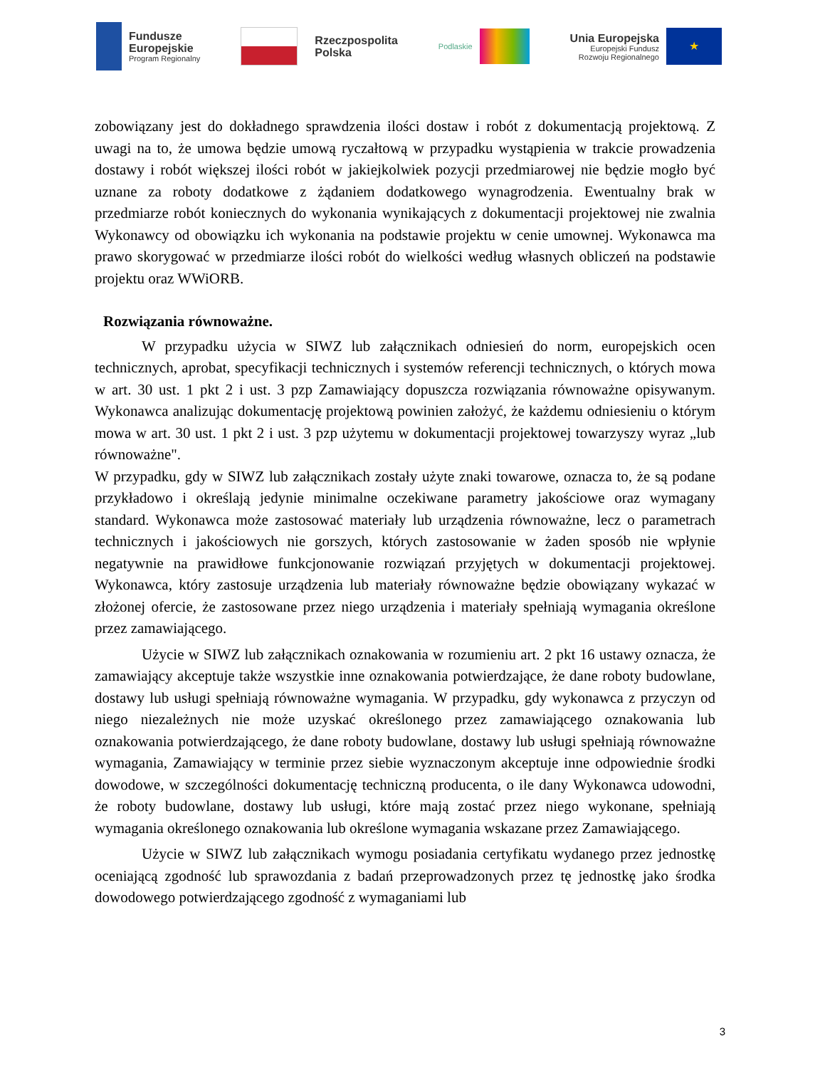Fundusze
Europejskie
Program Regionalny
Rzeczpospolita
Polska
Podlaskie
Unia Europejska
Europejski Fundusz
Rozwoju Regionalnego
★
zobowiązany jest do dokładnego sprawdzenia ilości dostaw i robót z dokumentacją projektową. Z uwagi na to, że umowa będzie umową ryczałtową w przypadku wystąpienia w trakcie prowadzenia dostawy i robót większej ilości robót w jakiejkolwiek pozycji przedmiarowej nie będzie mogło być uznane za roboty dodatkowe z żądaniem dodatkowego wynagrodzenia. Ewentualny brak w przedmiarze robót koniecznych do wykonania wynikających z dokumentacji projektowej nie zwalnia Wykonawcy od obowiązku ich wykonania na podstawie projektu w cenie umownej. Wykonawca ma prawo skorygować w przedmiarze ilości robót do wielkości według własnych obliczeń na podstawie projektu oraz WWiORB.
Rozwiązania równoważne.
W przypadku użycia w SIWZ lub załącznikach odniesień do norm, europejskich ocen technicznych, aprobat, specyfikacji technicznych i systemów referencji technicznych, o których mowa w art. 30 ust. 1 pkt 2 i ust. 3 pzp Zamawiający dopuszcza rozwiązania równoważne opisywanym. Wykonawca analizując dokumentację projektową powinien założyć, że każdemu odniesieniu o którym mowa w art. 30 ust. 1 pkt 2 i ust. 3 pzp użytemu w dokumentacji projektowej towarzyszy wyraz „lub równoważne".
W przypadku, gdy w SIWZ lub załącznikach zostały użyte znaki towarowe, oznacza to, że są podane przykładowo i określają jedynie minimalne oczekiwane parametry jakościowe oraz wymagany standard. Wykonawca może zastosować materiały lub urządzenia równoważne, lecz o parametrach technicznych i jakościowych nie gorszych, których zastosowanie w żaden sposób nie wpłynie negatywnie na prawidłowe funkcjonowanie rozwiązań przyjętych w dokumentacji projektowej. Wykonawca, który zastosuje urządzenia lub materiały równoważne będzie obowiązany wykazać w złożonej ofercie, że zastosowane przez niego urządzenia i materiały spełniają wymagania określone przez zamawiającego.
Użycie w SIWZ lub załącznikach oznakowania w rozumieniu art. 2 pkt 16 ustawy oznacza, że zamawiający akceptuje także wszystkie inne oznakowania potwierdzające, że dane roboty budowlane, dostawy lub usługi spełniają równoważne wymagania. W przypadku, gdy wykonawca z przyczyn od niego niezależnych nie może uzyskać określonego przez zamawiającego oznakowania lub oznakowania potwierdzającego, że dane roboty budowlane, dostawy lub usługi spełniają równoważne wymagania, Zamawiający w terminie przez siebie wyznaczonym akceptuje inne odpowiednie środki dowodowe, w szczególności dokumentację techniczną producenta, o ile dany Wykonawca udowodni, że roboty budowlane, dostawy lub usługi, które mają zostać przez niego wykonane, spełniają wymagania określonego oznakowania lub określone wymagania wskazane przez Zamawiającego.
Użycie w SIWZ lub załącznikach wymogu posiadania certyfikatu wydanego przez jednostkę oceniającą zgodność lub sprawozdania z badań przeprowadzonych przez tę jednostkę jako środka dowodowego potwierdzającego zgodność z wymaganiami lub
3